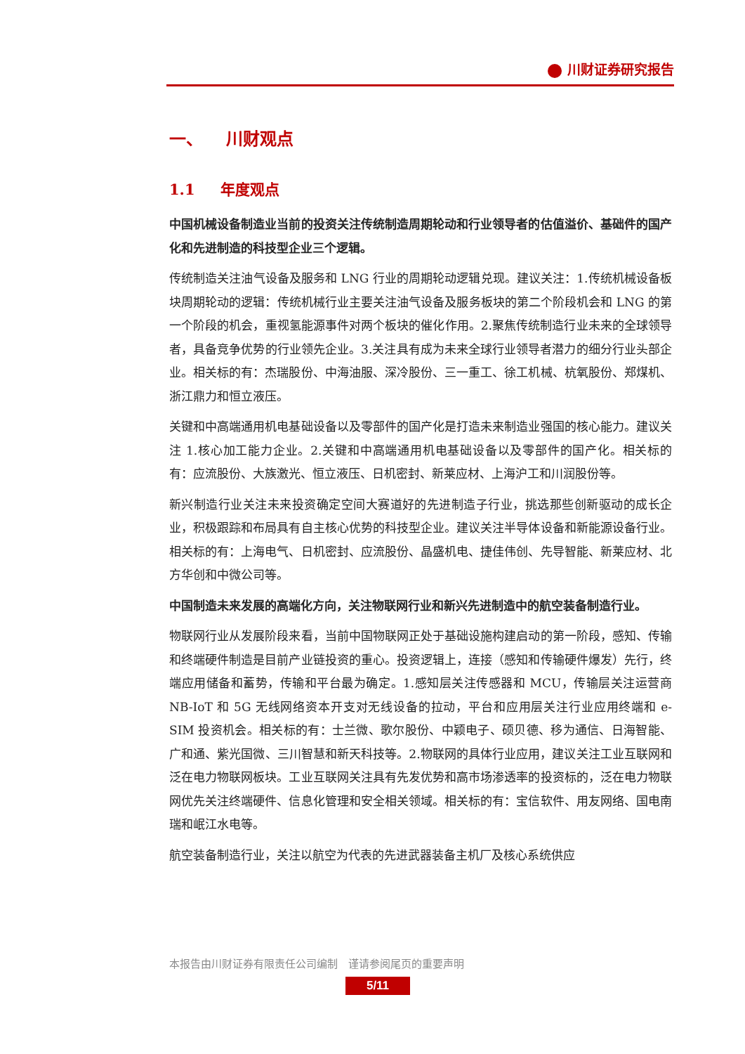川财证券研究报告
一、 川财观点
1.1 年度观点
中国机械设备制造业当前的投资关注传统制造周期轮动和行业领导者的估值溢价、基础件的国产化和先进制造的科技型企业三个逻辑。
传统制造关注油气设备及服务和 LNG 行业的周期轮动逻辑兑现。建议关注：1.传统机械设备板块周期轮动的逻辑：传统机械行业主要关注油气设备及服务板块的第二个阶段机会和 LNG 的第一个阶段的机会，重视氢能源事件对两个板块的催化作用。2.聚焦传统制造行业未来的全球领导者，具备竞争优势的行业领先企业。3.关注具有成为未来全球行业领导者潜力的细分行业头部企业。相关标的有：杰瑞股份、中海油服、深冷股份、三一重工、徐工机械、杭氧股份、郑煤机、浙江鼎力和恒立液压。
关键和中高端通用机电基础设备以及零部件的国产化是打造未来制造业强国的核心能力。建议关注 1.核心加工能力企业。2.关键和中高端通用机电基础设备以及零部件的国产化。相关标的有：应流股份、大族激光、恒立液压、日机密封、新莱应材、上海沪工和川润股份等。
新兴制造行业关注未来投资确定空间大赛道好的先进制造子行业，挑选那些创新驱动的成长企业，积极跟踪和布局具有自主核心优势的科技型企业。建议关注半导体设备和新能源设备行业。相关标的有：上海电气、日机密封、应流股份、晶盛机电、捷佳伟创、先导智能、新莱应材、北方华创和中微公司等。
中国制造未来发展的高端化方向，关注物联网行业和新兴先进制造中的航空装备制造行业。
物联网行业从发展阶段来看，当前中国物联网正处于基础设施构建启动的第一阶段，感知、传输和终端硬件制造是目前产业链投资的重心。投资逻辑上，连接（感知和传输硬件爆发）先行，终端应用储备和蓄势，传输和平台最为确定。1.感知层关注传感器和 MCU，传输层关注运营商 NB-IoT 和 5G 无线网络资本开支对无线设备的拉动，平台和应用层关注行业应用终端和 e-SIM 投资机会。相关标的有：士兰微、歌尔股份、中颖电子、硕贝德、移为通信、日海智能、广和通、紫光国微、三川智慧和新天科技等。2.物联网的具体行业应用，建议关注工业互联网和泛在电力物联网板块。工业互联网关注具有先发优势和高市场渗透率的投资标的，泛在电力物联网优先关注终端硬件、信息化管理和安全相关领域。相关标的有：宝信软件、用友网络、国电南瑞和岷江水电等。
航空装备制造行业，关注以航空为代表的先进武器装备主机厂及核心系统供应
本报告由川财证券有限责任公司编制　谨请参阅尾页的重要声明
5/11